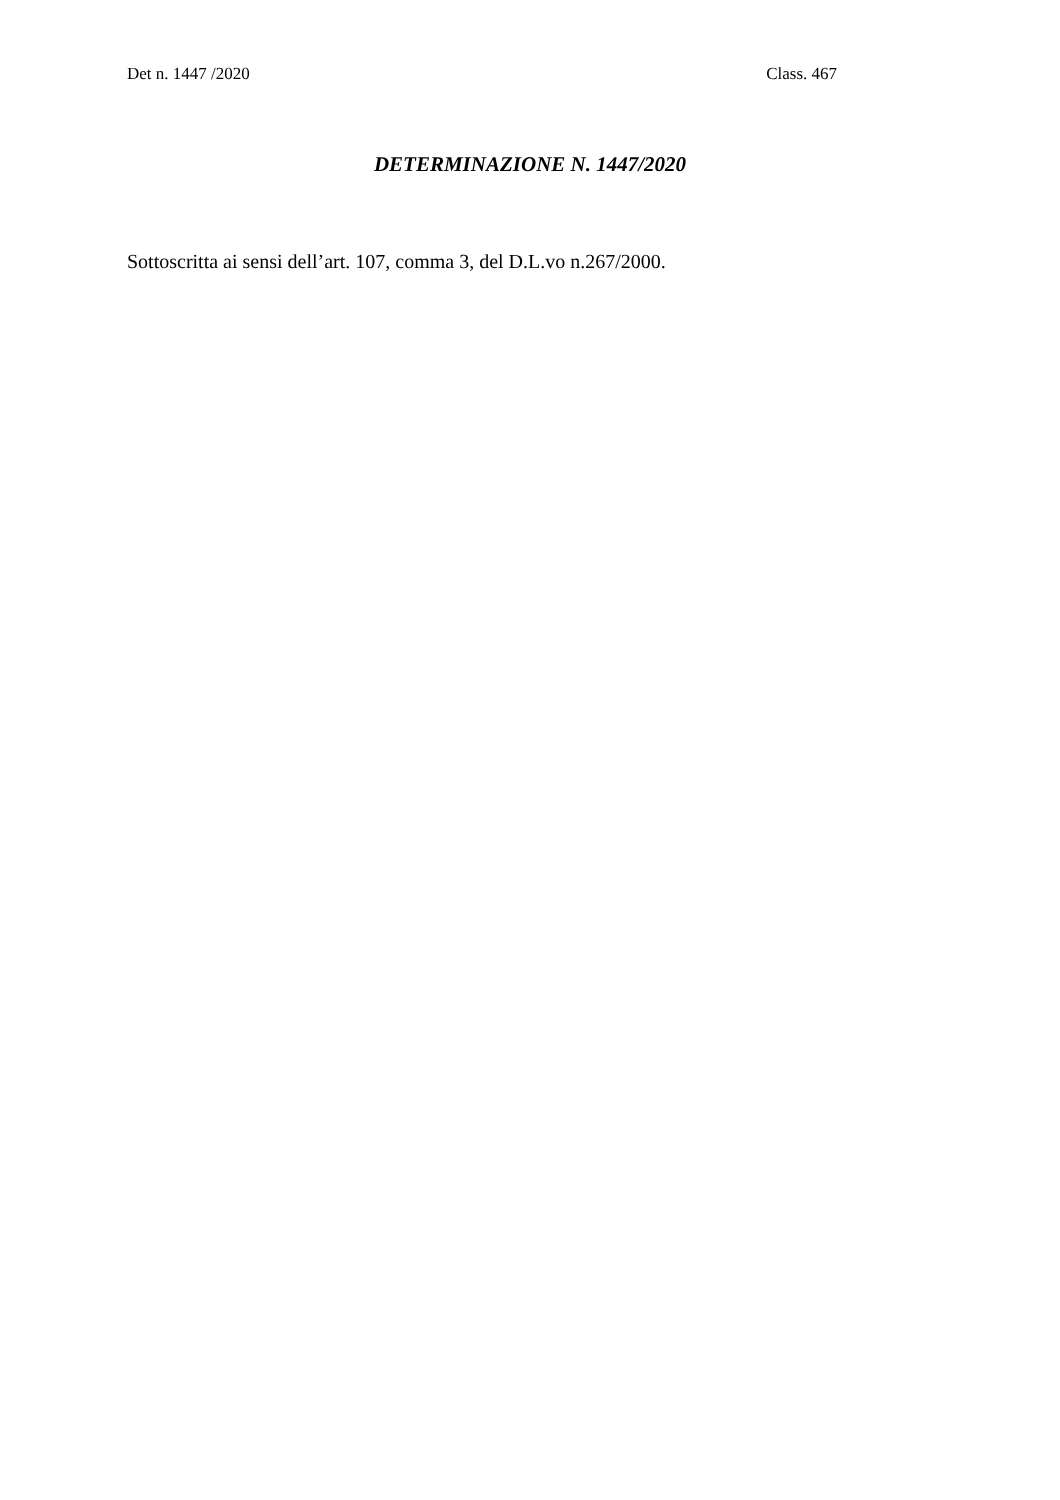Det n. 1447 /2020 Class. 467
DETERMINAZIONE N. 1447/2020
Sottoscritta ai sensi dell’art. 107, comma 3, del D.L.vo n.267/2000.